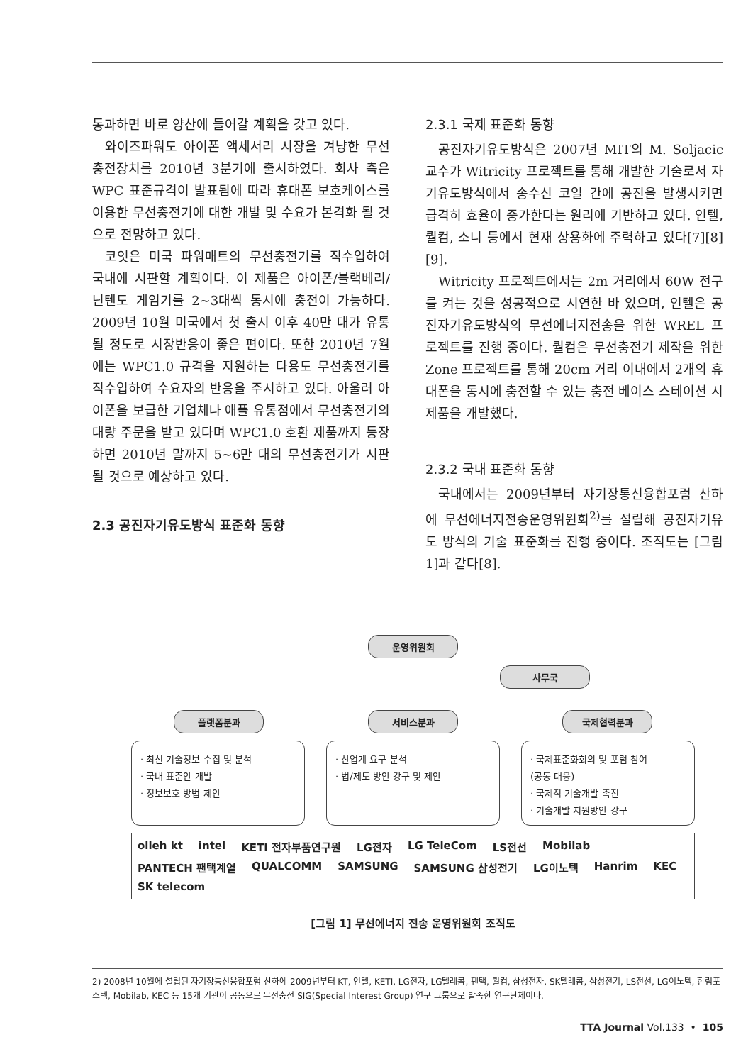통과하면 바로 양산에 들어갈 계획을 갖고 있다.
와이즈파워도 아이폰 액세서리 시장을 겨냥한 무선충전장치를 2010년 3분기에 출시하였다. 회사 측은 WPC 표준규격이 발표됨에 따라 휴대폰 보호케이스를 이용한 무선충전기에 대한 개발 및 수요가 본격화 될 것으로 전망하고 있다.
코잇은 미국 파워매트의 무선충전기를 직수입하여 국내에 시판할 계획이다. 이 제품은 아이폰/블랙베리/닌텐도 게임기를 2~3대씩 동시에 충전이 가능하다. 2009년 10월 미국에서 첫 출시 이후 40만 대가 유통될 정도로 시장반응이 좋은 편이다. 또한 2010년 7월에는 WPC1.0 규격을 지원하는 다용도 무선충전기를 직수입하여 수요자의 반응을 주시하고 있다. 아울러 아이폰을 보급한 기업체나 애플 유통점에서 무선충전기의 대량 주문을 받고 있다며 WPC1.0 호환 제품까지 등장하면 2010년 말까지 5~6만 대의 무선충전기가 시판될 것으로 예상하고 있다.
2.3 공진자기유도방식 표준화 동향
2.3.1 국제 표준화 동향
공진자기유도방식은 2007년 MIT의 M. Soljacic 교수가 Witricity 프로젝트를 통해 개발한 기술로서 자기유도방식에서 송수신 코일 간에 공진을 발생시키면 급격히 효율이 증가한다는 원리에 기반하고 있다. 인텔, 퀄컴, 소니 등에서 현재 상용화에 주력하고 있다[7][8][9].
Witricity 프로젝트에서는 2m 거리에서 60W 전구를 켜는 것을 성공적으로 시연한 바 있으며, 인텔은 공진자기유도방식의 무선에너지전송을 위한 WREL 프로젝트를 진행 중이다. 퀄컴은 무선충전기 제작을 위한 Zone 프로젝트를 통해 20cm 거리 이내에서 2개의 휴대폰을 동시에 충전할 수 있는 충전 베이스 스테이션 시제품을 개발했다.
2.3.2 국내 표준화 동향
국내에서는 2009년부터 자기장통신융합포럼 산하에 무선에너지전송운영위원회<sup>2)</sup>를 설립해 공진자기유도 방식의 기술 표준화를 진행 중이다. 조직도는 [그림 1]과 같다[8].
운영위원회
사무국
플랫폼분과 서비스분과 국제협력분과
· 최신 기술정보 수집 및 분석
· 국내 표준안 개발
· 정보보호 방법 제안
· 산업계 요구 분석
· 법/제도 방안 강구 및 제안
· 국제표준화회의 및 포럼 참여
(공동 대응)
· 국제적 기술개발 촉진
· 기술개발 지원방안 강구
olleh kt intel KETI 전자부품연구원 LG전자 LG TeleCom LS전선 Mobilab PANTECH 팬택계열 QUALCOMM SAMSUNG SAMSUNG 삼성전기 LG이노텍 Hanrim KEC SK telecom
[그림 1] 무선에너지 전송 운영위원회 조직도
2) 2008년 10월에 설립된 자기장통신융합포럼 산하에 2009년부터 KT, 인텔, KETI, LG전자, LG텔레콤, 팬택, 퀄컴, 삼성전자, SK텔레콤, 삼성전기, LS전선, LG이노텍, 한림포스텍, Mobilab, KEC 등 15개 기관이 공동으로 무선충전 SIG(Special Interest Group) 연구 그룹으로 발족한 연구단체이다.
TTA Journal Vol.133 • 105